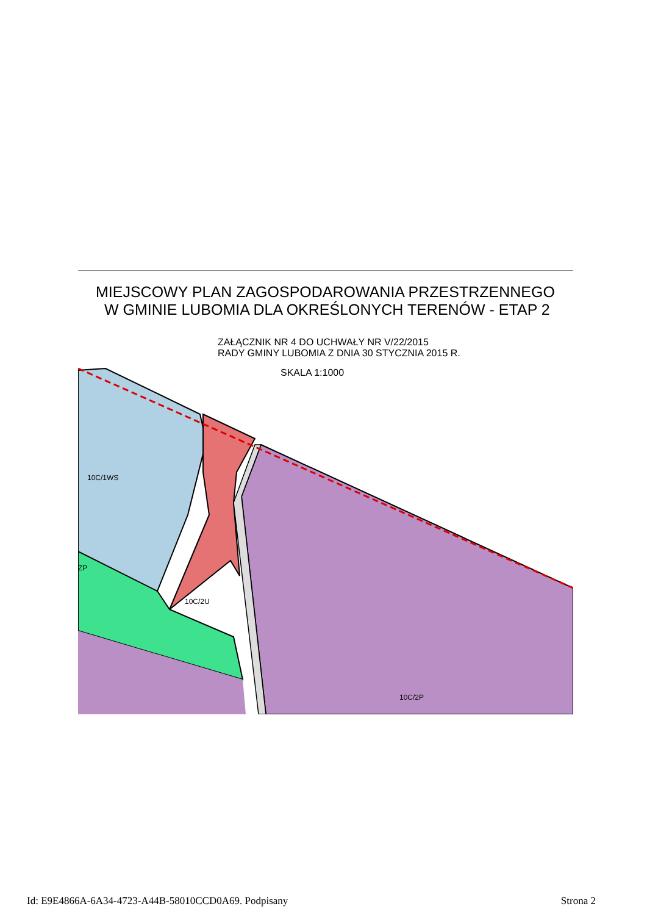MIEJSCOWY PLAN ZAGOSPODAROWANIA PRZESTRZENNEGO
W GMINIE LUBOMIA DLA OKREŚLONYCH TERENÓW - ETAP 2
ZAŁĄCZNIK NR 4 DO UCHWAŁY NR V/22/2015
RADY GMINY LUBOMIA Z DNIA 30 STYCZNIA 2015 R.
SKALA 1:1000
10C/1WS
10C/2U
10C/2P
ZP
Id: E9E4866A-6A34-4723-A44B-58010CCD0A69. Podpisany Strona 2